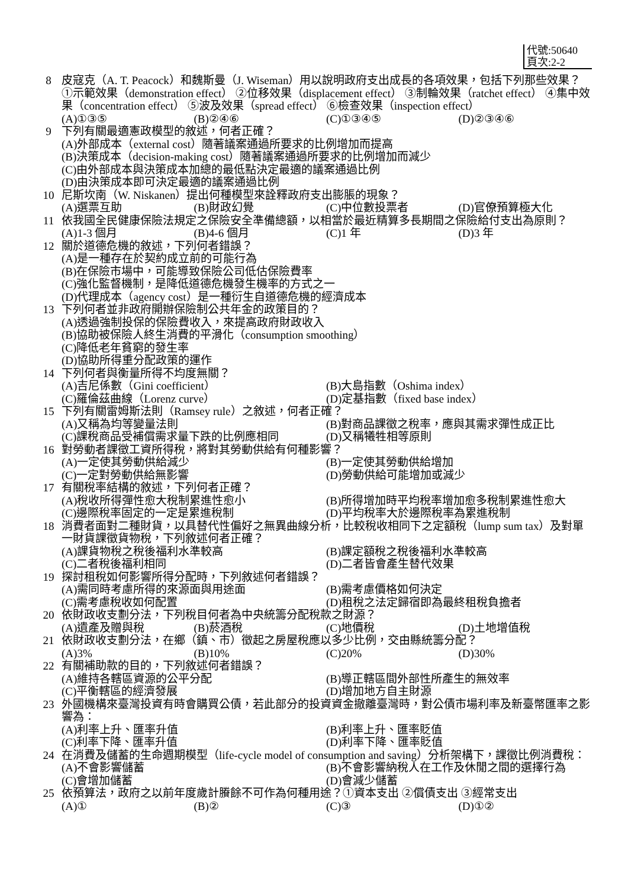代號:50640
頁次:2-2
8 皮寇克（A. T. Peacock）和魏斯曼（J. Wiseman）用以說明政府支出成長的各項效果，包括下列那些效果？①示範效果（demonstration effect） ②位移效果（displacement effect） ③制輪效果（ratchet effect） ④集中效果（concentration effect） ⑤波及效果（spread effect） ⑥檢查效果（inspection effect）
(A)①③⑤ (B)②④⑥ (C)①③④⑤ (D)②③④⑥
9 下列有關最適憲政模型的敘述，何者正確？
(A)外部成本（external cost）隨著議案通過所要求的比例增加而提高
(B)決策成本（decision-making cost）隨著議案通過所要求的比例增加而減少
(C)由外部成本與決策成本加總的最低點決定最適的議案通過比例
(D)由決策成本即可決定最適的議案通過比例
10 尼斯坎南（W. Niskanen）提出何種模型來詮釋政府支出膨脹的現象？
(A)選票互助 (B)財政幻覺 (C)中位數投票者 (D)官僚預算極大化
11 依我國全民健康保險法規定之保險安全準備總額，以相當於最近精算多長期間之保險給付支出為原則？
(A)1-3 個月 (B)4-6 個月 (C)1 年 (D)3 年
12 關於道德危機的敘述，下列何者錯誤？
(A)是一種存在於契約成立前的可能行為
(B)在保險市場中，可能導致保險公司低估保險費率
(C)強化監督機制，是降低道德危機發生機率的方式之一
(D)代理成本（agency cost）是一種衍生自道德危機的經濟成本
13 下列何者並非政府開辦保險制公共年金的政策目的？
(A)透過強制投保的保險費收入，來提高政府財政收入
(B)協助被保險人終生消費的平滑化（consumption smoothing）
(C)降低老年貧窮的發生率
(D)協助所得重分配政策的運作
14 下列何者與衡量所得不均度無關？
(A)吉尼係數（Gini coefficient） (B)大島指數（Oshima index） (C)羅倫茲曲線（Lorenz curve） (D)定基指數（fixed base index）
15 下列有關雷姆斯法則（Ramsey rule）之敘述，何者正確？
(A)又稱為均等變量法則 (B)對商品課徵之稅率，應與其需求彈性成正比 (C)課稅商品受補償需求量下跌的比例應相同 (D)又稱犧牲相等原則
16 對勞動者課徵工資所得稅，將對其勞動供給有何種影響？
(A)一定使其勞動供給減少 (B)一定使其勞動供給增加 (C)一定對勞動供給無影響 (D)勞動供給可能增加或減少
17 有關稅率結構的敘述，下列何者正確？
(A)稅收所得彈性愈大稅制累進性愈小 (B)所得增加時平均稅率增加愈多稅制累進性愈大 (C)邊際稅率固定的一定是累進稅制 (D)平均稅率大於邊際稅率為累進稅制
18 消費者面對二種財貨，以具替代性偏好之無異曲線分析，比較稅收相同下之定額稅（lump sum tax）及對單一財貨課徵貨物稅，下列敘述何者正確？
(A)課貨物稅之稅後福利水準較高 (B)課定額稅之稅後福利水準較高 (C)二者稅後福利相同 (D)二者皆會產生替代效果
19 探討租稅如何影響所得分配時，下列敘述何者錯誤？
(A)需同時考慮所得的來源面與用途面 (B)需考慮價格如何決定 (C)需考慮稅收如何配置 (D)租稅之法定歸宿即為最終租稅負擔者
20 依財政收支劃分法，下列稅目何者為中央統籌分配稅款之財源？
(A)遺產及贈與稅 (B)菸酒稅 (C)地價稅 (D)土地增值稅
21 依財政收支劃分法，在鄉（鎮、市）徵起之房屋稅應以多少比例，交由縣統籌分配？
(A)3% (B)10% (C)20% (D)30%
22 有關補助款的目的，下列敘述何者錯誤？
(A)維持各轄區資源的公平分配 (B)導正轄區間外部性所產生的無效率 (C)平衡轄區的經濟發展 (D)增加地方自主財源
23 外國機構來臺灣投資有時會購買公債，若此部分的投資資金撤離臺灣時，對公債市場利率及新臺幣匯率之影響為：
(A)利率上升、匯率升值 (B)利率上升、匯率貶值 (C)利率下降、匯率升值 (D)利率下降、匯率貶值
24 在消費及儲蓄的生命週期模型（life-cycle model of consumption and saving）分析架構下，課徵比例消費稅：
(A)不會影響儲蓄 (B)不會影響納稅人在工作及休閒之間的選擇行為 (C)會增加儲蓄 (D)會減少儲蓄
25 依預算法，政府之以前年度歲計賸餘不可作為何種用途？①資本支出 ②償債支出 ③經常支出
(A)① (B)② (C)③ (D)①②